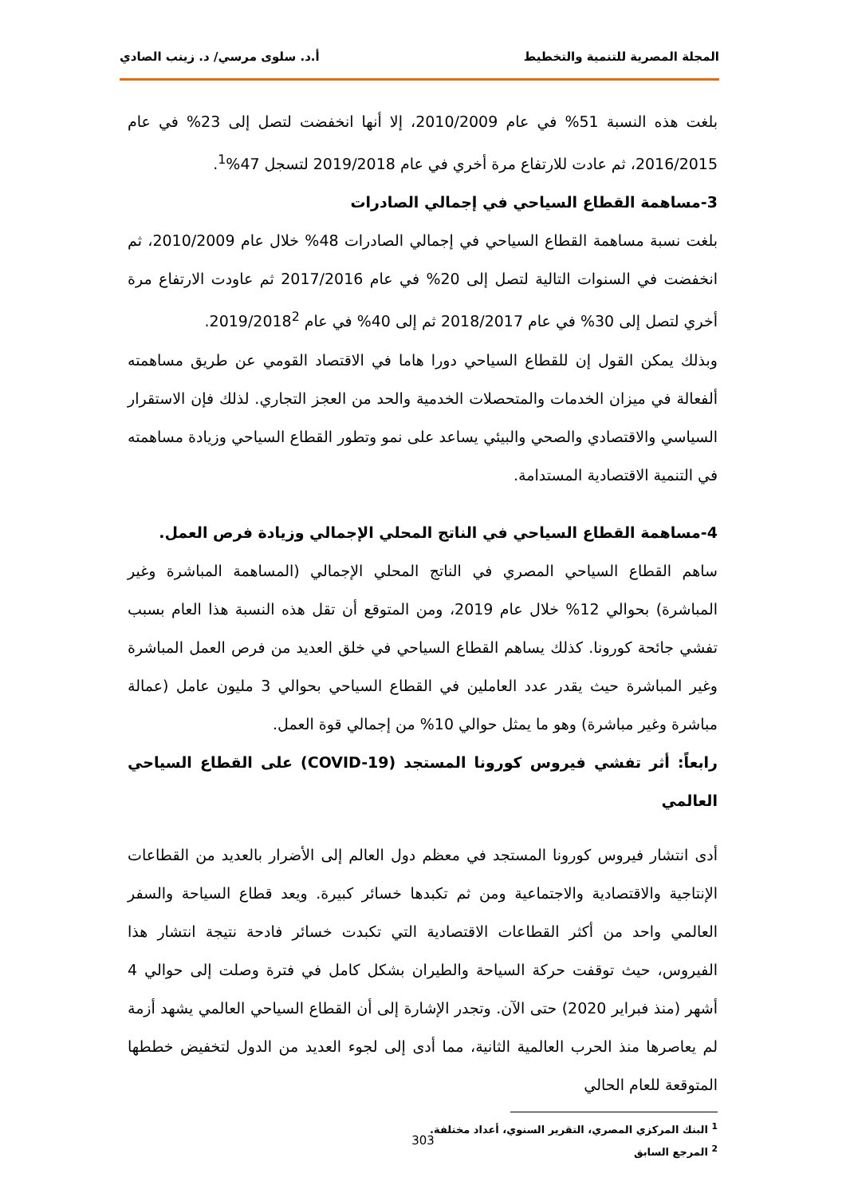المجلة المصرية للتنمية والتخطيط أ.د. سلوى مرسي/ د. زينب الصادي
بلغت هذه النسبة 51% في عام 2010/2009، إلا أنها انخفضت لتصل إلى 23% في عام 2016/2015، ثم عادت للارتفاع مرة أخري في عام 2019/2018 لتسجل 47%<sup>1</sup>.
3-مساهمة القطاع السياحي في إجمالي الصادرات
بلغت نسبة مساهمة القطاع السياحي في إجمالي الصادرات 48% خلال عام 2010/2009، ثم انخفضت في السنوات التالية لتصل إلى 20% في عام 2017/2016 ثم عاودت الارتفاع مرة أخري لتصل إلى 30% في عام 2018/2017 ثم إلى 40% في عام 2019/2018<sup>2</sup>.
وبذلك يمكن القول إن للقطاع السياحي دورا هاما في الاقتصاد القومي عن طريق مساهمته ألفعالة في ميزان الخدمات والمتحصلات الخدمية والحد من العجز التجاري. لذلك فإن الاستقرار السياسي والاقتصادي والصحي والبيئي يساعد على نمو وتطور القطاع السياحي وزيادة مساهمته في التنمية الاقتصادية المستدامة.
4-مساهمة القطاع السياحي في الناتج المحلي الإجمالي وزيادة فرص العمل.
ساهم القطاع السياحي المصري في الناتج المحلي الإجمالي (المساهمة المباشرة وغير المباشرة) بحوالي 12% خلال عام 2019، ومن المتوقع أن تقل هذه النسبة هذا العام بسبب تفشي جائحة كورونا. كذلك يساهم القطاع السياحي في خلق العديد من فرص العمل المباشرة وغير المباشرة حيث يقدر عدد العاملين في القطاع السياحي بحوالي 3 مليون عامل (عمالة مباشرة وغير مباشرة) وهو ما يمثل حوالي 10% من إجمالي قوة العمل.
رابعاً: أثر تفشي فيروس كورونا المستجد (COVID-19) على القطاع السياحي العالمي
أدى انتشار فيروس كورونا المستجد في معظم دول العالم إلى الأضرار بالعديد من القطاعات الإنتاجية والاقتصادية والاجتماعية ومن ثم تكبدها خسائر كبيرة. ويعد قطاع السياحة والسفر العالمي واحد من أكثر القطاعات الاقتصادية التي تكبدت خسائر فادحة نتيجة انتشار هذا الفيروس، حيث توقفت حركة السياحة والطيران بشكل كامل في فترة وصلت إلى حوالي 4 أشهر (منذ فبراير 2020) حتى الآن. وتجدر الإشارة إلى أن القطاع السياحي العالمي يشهد أزمة لم يعاصرها منذ الحرب العالمية الثانية، مما أدى إلى لجوء العديد من الدول لتخفيض خططها المتوقعة للعام الحالي
<sup>1</sup> البنك المركزي المصري، التقرير السنوي، أعداد مختلفة.
<sup>2</sup> المرجع السابق
303